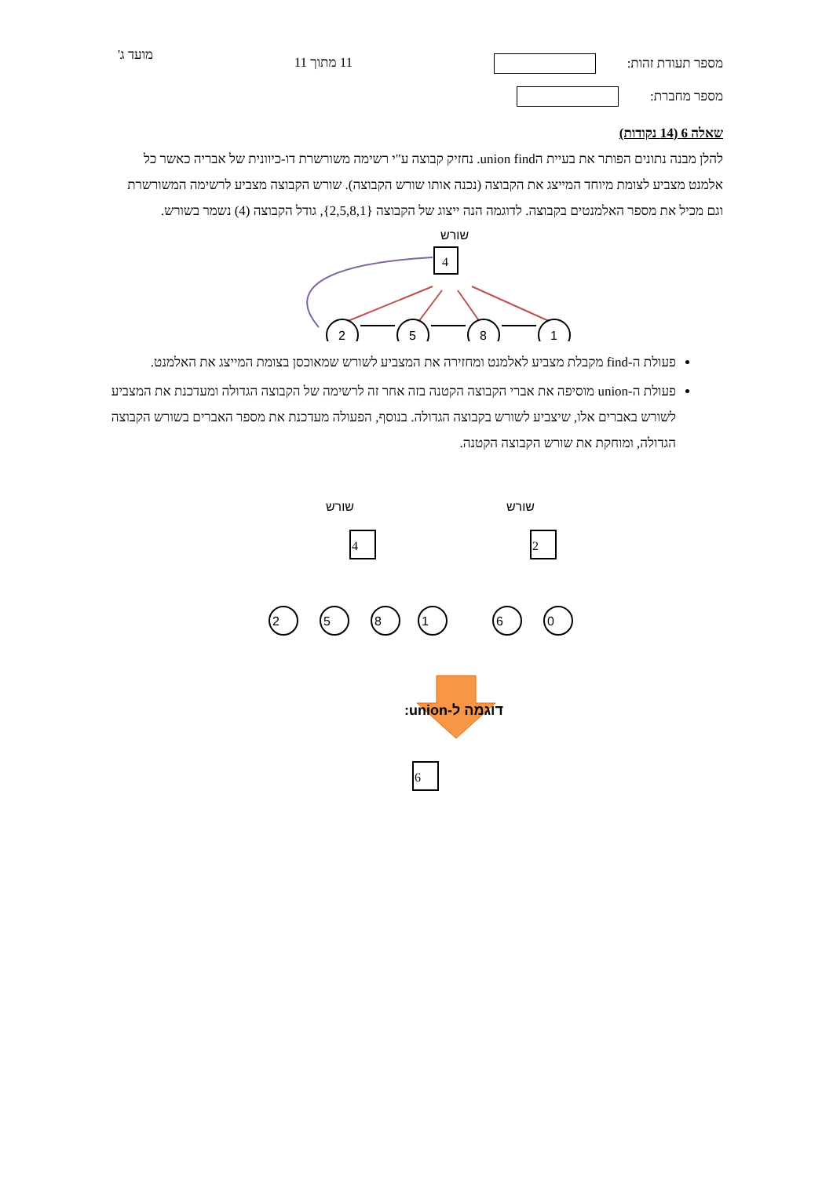מספר תעודת זהות:
מספר מחברת:
11 מתוך 11
מועד ג'
שאלה 6 (14 נקודות)
להלן מבנה נתונים הפותר את בעיית הunion find. נחזיק קבוצה ע"י רשימה משורשרת דו-כיוונית של אבריה כאשר כל אלמנט מצביע לצומת מיוחד המייצג את הקבוצה (נכנה אותו שורש הקבוצה). שורש הקבוצה מצביע לרשימה המשורשרת וגם מכיל את מספר האלמנטים בקבוצה. לדוגמה הנה ייצוג של הקבוצה {2,5,8,1}, גודל הקבוצה (4) נשמר בשורש.
שורש
4
2
5
8
1
פעולת ה-find מקבלת מצביע לאלמנט ומחזירה את המצביע לשורש שמאוכסן בצומת המייצג את האלמנט.
פעולת ה-union מוסיפה את אברי הקבוצה הקטנה בזה אחר זה לרשימה של הקבוצה הגדולה ומעדכנת את המצביע לשורש באברים אלו, שיצביע לשורש בקבוצה הגדולה. בנוסף, הפעולה מעדכנת את מספר האברים בשורש הקבוצה הגדולה, ומוחקת את שורש הקבוצה הקטנה.
שורש
שורש
4
2
2
5
8
1
6
0
דוגמה ל-union:
6